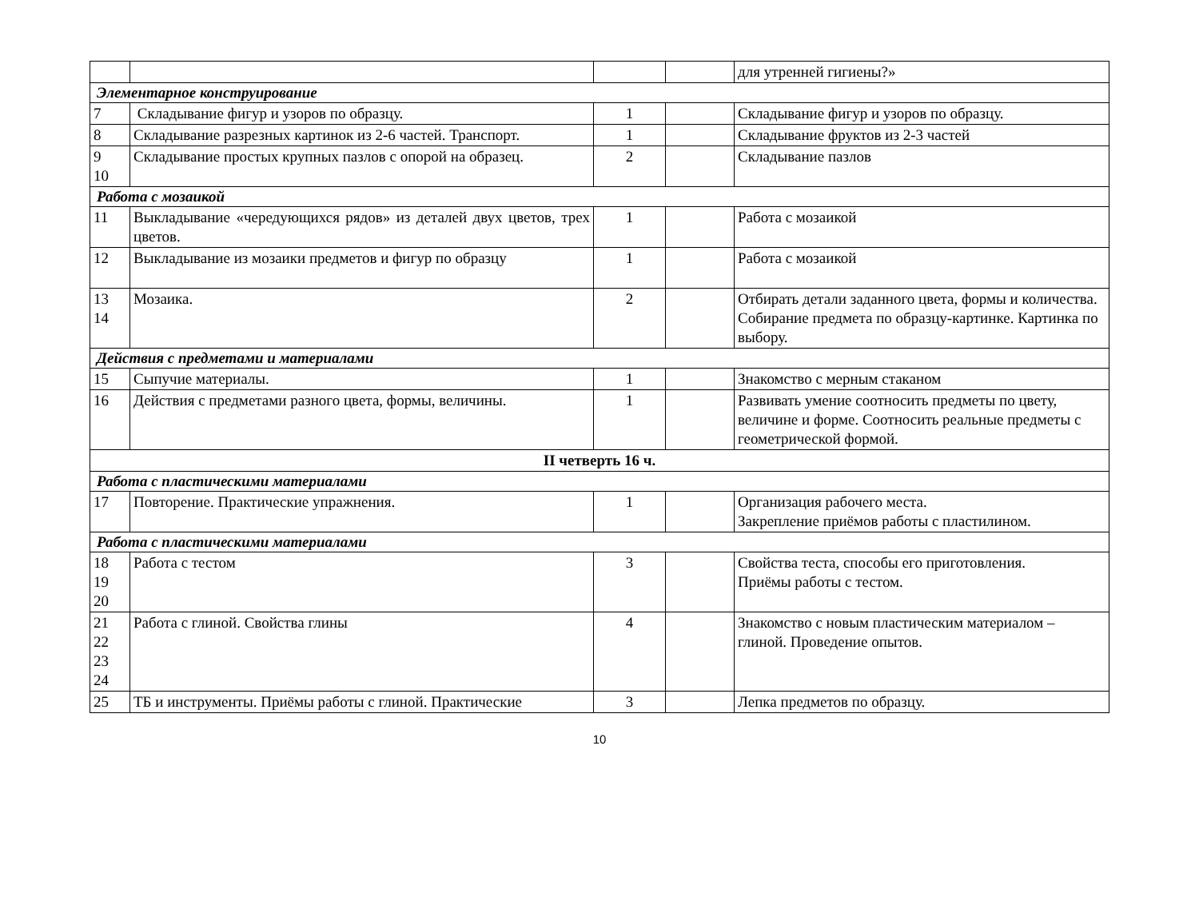| | | | | для утренней гигиены?» |
| Элементарное конструирование | | | | |
| 7 | Складывание фигур и узоров по образцу. | 1 | | Складывание фигур и узоров по образцу. |
| 8 | Складывание разрезных картинок из 2-6 частей. Транспорт. | 1 | | Складывание фруктов из 2-3 частей |
| 9 10 | Складывание простых крупных пазлов с опорой на образец. | 2 | | Складывание пазлов |
| Работа с мозаикой | | | | |
| 11 | Выкладывание «чередующихся рядов» из деталей двух цветов, трех цветов. | 1 | | Работа с мозаикой |
| 12 | Выкладывание из мозаики предметов и фигур по образцу | 1 | | Работа с мозаикой |
| 13 14 | Мозаика. | 2 | | Отбирать детали заданного цвета, формы и количества. Собирание предмета по образцу-картинке. Картинка по выбору. |
| Действия с предметами и материалами | | | | |
| 15 | Сыпучие материалы. | 1 | | Знакомство с мерным стаканом |
| 16 | Действия с предметами разного цвета, формы, величины. | 1 | | Развивать умение соотносить предметы по цвету, величине и форме. Соотносить реальные предметы с геометрической формой. |
| II четверть 16 ч. | | | | |
| Работа с пластическими материалами | | | | |
| 17 | Повторение. Практические упражнения. | 1 | | Организация рабочего места. Закрепление приёмов работы с пластилином. |
| Работа с пластическими материалами | | | | |
| 18 19 20 | Работа с тестом | 3 | | Свойства теста, способы его приготовления. Приёмы работы с тестом. |
| 21 22 23 24 | Работа с глиной. Свойства глины | 4 | | Знакомство с новым пластическим материалом – глиной. Проведение опытов. |
| 25 | ТБ и инструменты. Приёмы работы с глиной. Практические | 3 | | Лепка предметов по образцу. |
10